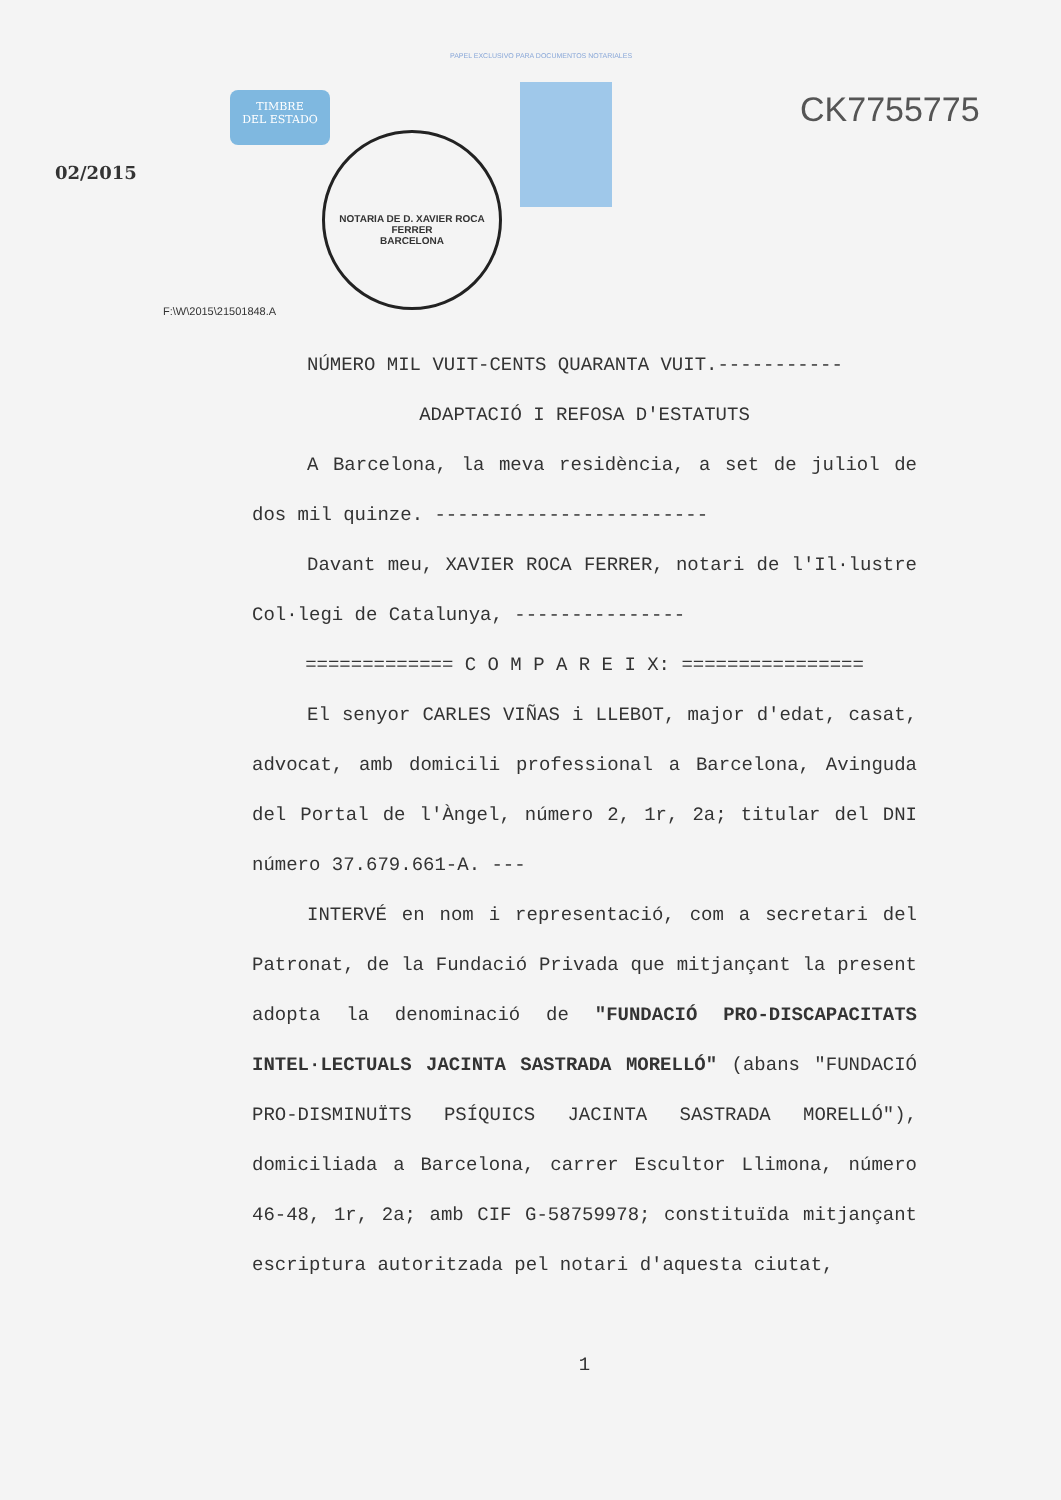PAPEL EXCLUSIVO PARA DOCUMENTOS NOTARIALES
TIMBRE
DEL ESTADO
NOTARIA DE D. XAVIER ROCA FERRER
BARCELONA
CK7755775
02/2015
F:\W\2015\21501848.A
NÚMERO MIL VUIT-CENTS QUARANTA VUIT.-----------
ADAPTACIÓ I REFOSA D'ESTATUTS
A Barcelona, la meva residència, a set de juliol de dos mil quinze. ------------------------
Davant meu, XAVIER ROCA FERRER, notari de l'Il·lustre Col·legi de Catalunya, ---------------
============= C O M P A R E I X: ================
El senyor CARLES VIÑAS i LLEBOT, major d'edat, casat, advocat, amb domicili professional a Barcelona, Avinguda del Portal de l'Àngel, número 2, 1r, 2a; titular del DNI número 37.679.661-A. ---
INTERVÉ en nom i representació, com a secretari del Patronat, de la Fundació Privada que mitjançant la present adopta la denominació de "FUNDACIÓ PRO-DISCAPACITATS INTEL·LECTUALS JACINTA SASTRADA MORELLÓ" (abans "FUNDACIÓ PRO-DISMINUÏTS PSÍQUICS JACINTA SASTRADA MORELLÓ"), domiciliada a Barcelona, carrer Escultor Llimona, número 46-48, 1r, 2a; amb CIF G-58759978; constituïda mitjançant escriptura autoritzada pel notari d'aquesta ciutat,
1